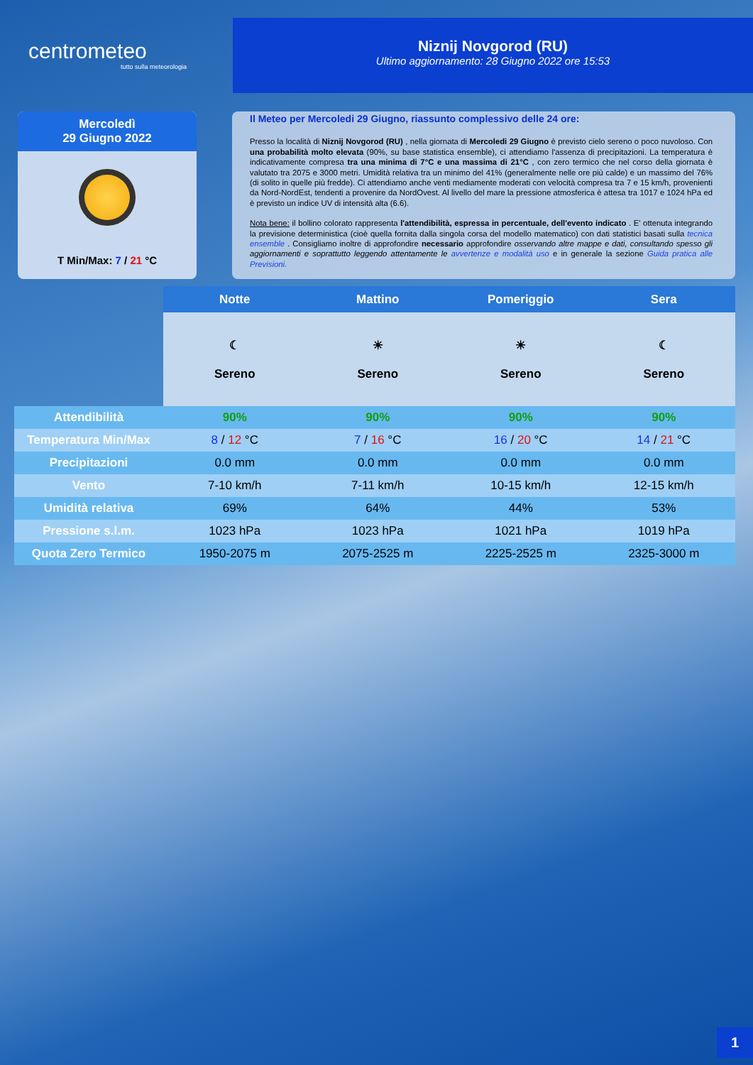centrometeo
tutto sulla meteorologia
Niznij Novgorod (RU)
Ultimo aggiornamento: 28 Giugno 2022 ore 15:53
Mercoledì
29 Giugno 2022
T Min/Max: 7 / 21 °C
Il Meteo per Mercoledi 29 Giugno, riassunto complessivo delle 24 ore:
Presso la località di Niznij Novgorod (RU) , nella giornata di Mercoledi 29 Giugno è previsto cielo sereno o poco nuvoloso. Con una probabilità molto elevata (90%, su base statistica ensemble), ci attendiamo l'assenza di precipitazioni. La temperatura è indicativamente compresa tra una minima di 7°C e una massima di 21°C , con zero termico che nel corso della giornata è valutato tra 2075 e 3000 metri. Umidità relativa tra un minimo del 41% (generalmente nelle ore più calde) e un massimo del 76% (di solito in quelle più fredde). Ci attendiamo anche venti mediamente moderati con velocità compresa tra 7 e 15 km/h, provenienti da Nord-NordEst, tendenti a provenire da NordOvest. Al livello del mare la pressione atmosferica è attesa tra 1017 e 1024 hPa ed è previsto un indice UV di intensità alta (6.6).
Nota bene: il bollino colorato rappresenta l'attendibilità, espressa in percentuale, dell'evento indicato . E' ottenuta integrando la previsione deterministica (cioè quella fornita dalla singola corsa del modello matematico) con dati statistici basati sulla tecnica ensemble . Consigliamo inoltre di approfondire necessario approfondire osservando altre mappe e dati, consultando spesso gli aggiornamenti e soprattutto leggendo attentamente le avvertenze e modalità uso e in generale la sezione Guida pratica alle Previsioni.
| | Notte | Mattino | Pomeriggio | Sera |
| --- | --- | --- | --- | --- |
| | ☾ Sereno | ☀ Sereno | ☀ Sereno | ☾ Sereno |
| Attendibilità | 90% | 90% | 90% | 90% |
| Temperatura Min/Max | 8 / 12 °C | 7 / 16 °C | 16 / 20 °C | 14 / 21 °C |
| Precipitazioni | 0.0 mm | 0.0 mm | 0.0 mm | 0.0 mm |
| Vento | 7-10 km/h | 7-11 km/h | 10-15 km/h | 12-15 km/h |
| Umidità relativa | 69% | 64% | 44% | 53% |
| Pressione s.l.m. | 1023 hPa | 1023 hPa | 1021 hPa | 1019 hPa |
| Quota Zero Termico | 1950-2075 m | 2075-2525 m | 2225-2525 m | 2325-3000 m |
1